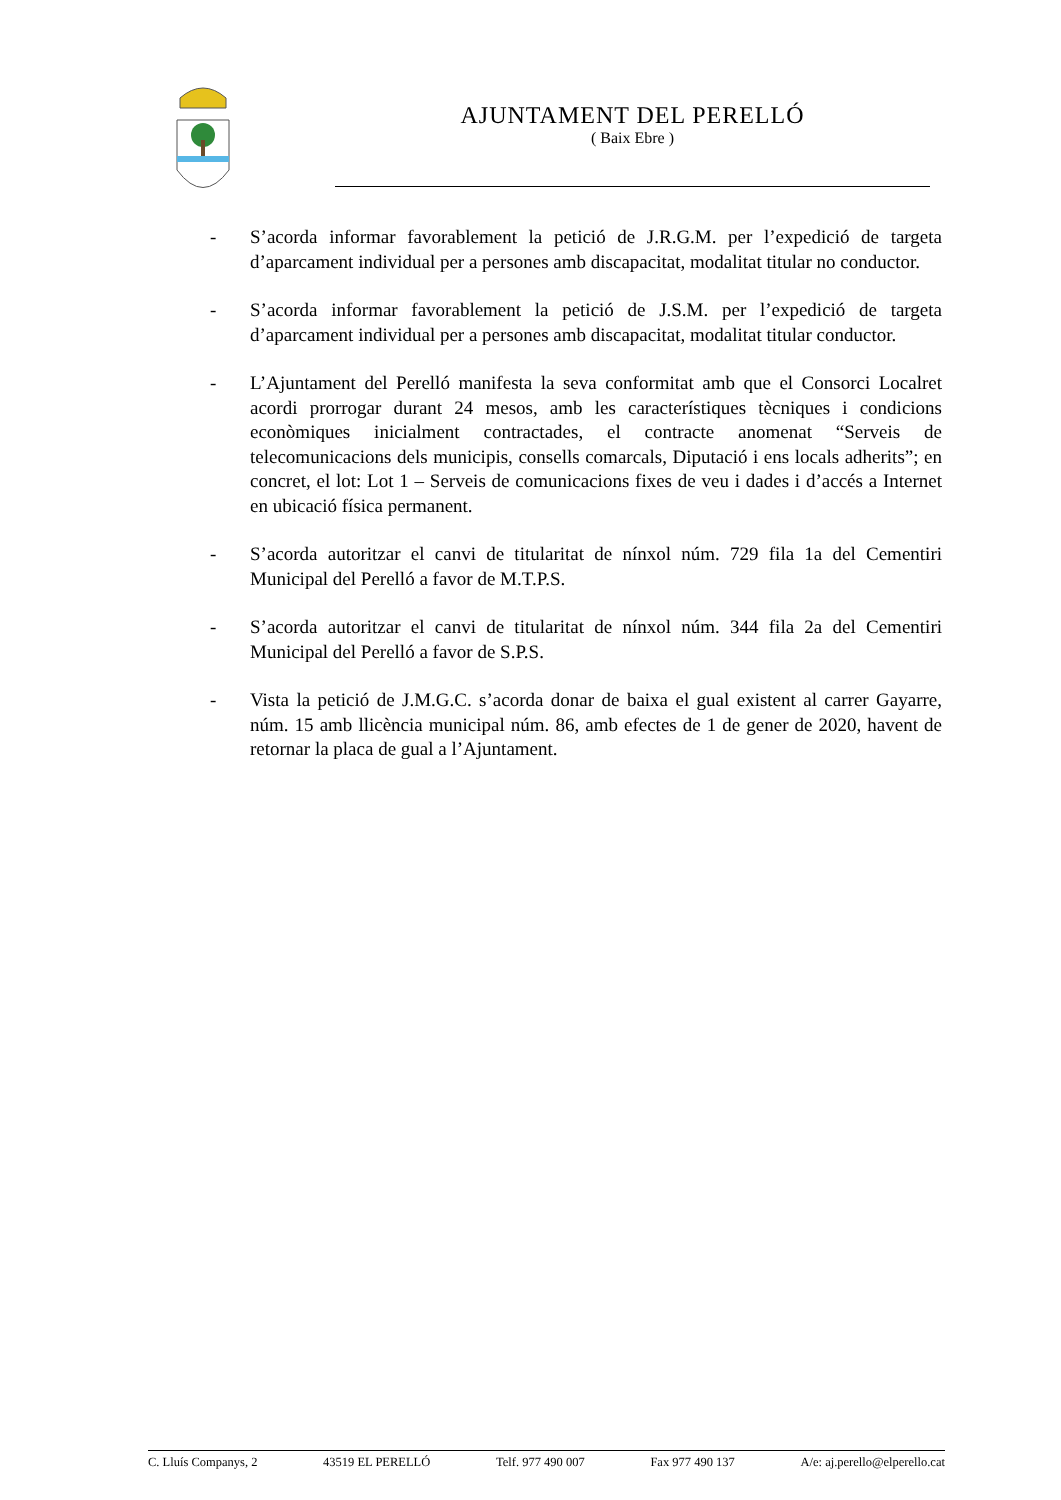AJUNTAMENT DEL PERELLÓ
( Baix Ebre )
- S’acorda informar favorablement la petició de J.R.G.M. per l’expedició de targeta d’aparcament individual per a persones amb discapacitat, modalitat titular no conductor.
- S’acorda informar favorablement la petició de J.S.M. per l’expedició de targeta d’aparcament individual per a persones amb discapacitat, modalitat titular conductor.
- L’Ajuntament del Perelló manifesta la seva conformitat amb que el Consorci Localret acordi prorrogar durant 24 mesos, amb les característiques tècniques i condicions econòmiques inicialment contractades, el contracte anomenat “Serveis de telecomunicacions dels municipis, consells comarcals, Diputació i ens locals adherits”; en concret, el lot: Lot 1 – Serveis de comunicacions fixes de veu i dades i d’accés a Internet en ubicació física permanent.
- S’acorda autoritzar el canvi de titularitat de nínxol núm. 729 fila 1a del Cementiri Municipal del Perelló a favor de M.T.P.S.
- S’acorda autoritzar el canvi de titularitat de nínxol núm. 344 fila 2a del Cementiri Municipal del Perelló a favor de S.P.S.
- Vista la petició de J.M.G.C. s’acorda donar de baixa el gual existent al carrer Gayarre, núm. 15 amb llicència municipal núm. 86, amb efectes de 1 de gener de 2020, havent de retornar la placa de gual a l’Ajuntament.
C. Lluís Companys, 2 43519 EL PERELLÓ Telf. 977 490 007 Fax 977 490 137 A/e: aj.perello@elperello.cat